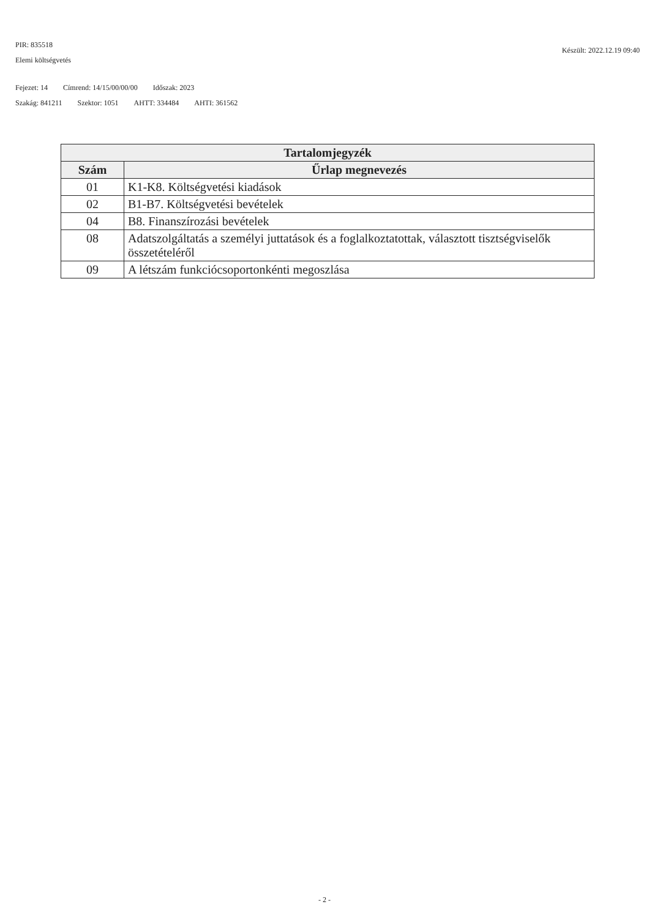Készült: 2022.12.19 09:40
PIR: 835518
Elemi költségvetés
Fejezet: 14 Címrend: 14/15/00/00/00 Időszak: 2023
Szakág: 841211 Szektor: 1051 AHTT: 334484 AHTI: 361562
| Tartalomjegyzék | |
| --- | --- |
| Szám | Űrlap megnevezés |
| 01 | K1-K8. Költségvetési kiadások |
| 02 | B1-B7. Költségvetési bevételek |
| 04 | B8. Finanszírozási bevételek |
| 08 | Adatszolgáltatás a személyi juttatások és a foglalkoztatottak, választott tisztségviselők összetételéről |
| 09 | A létszám funkciócsoportonkénti megoszlása |
- 2 -